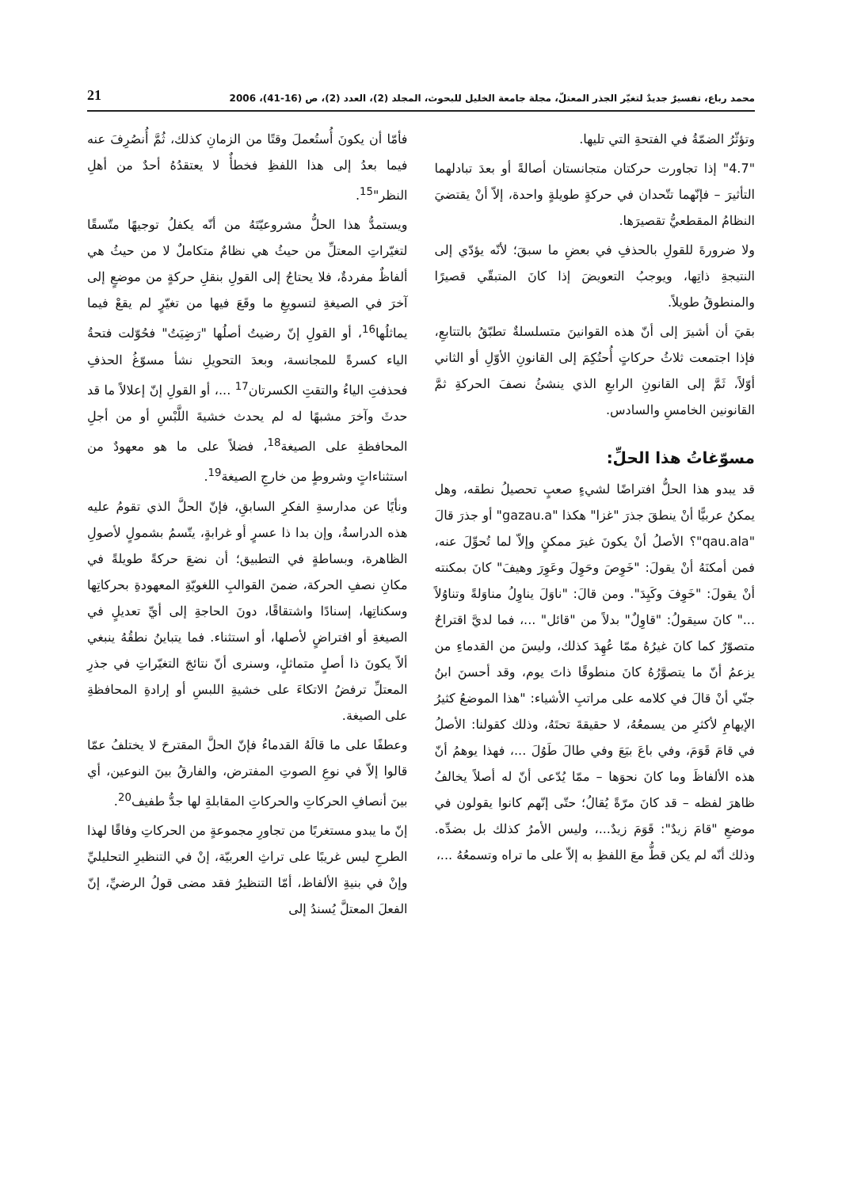محمد رباع، تفسيرٌ جديدٌ لتغيّر الجذر المعتلّ، مجلة جامعة الخليل للبحوث، المجلد (2)، العدد (2)، ص (16-41)، 2006 21
وتؤثّرُ الضمّةُ في الفتحةِ التي تليها.
"4.7" إذا تجاورت حركتان متجانستان أصالةً أو بعدَ تبادلهما التأثيرَ – فإنّهما تتّحدان في حركةٍ طويلةٍ واحدة، إلاّ أنْ يقتضيَ النظامُ المقطعيُّ تقصيرَها.
ولا ضرورةَ للقولِ بالحذفِ في بعضِ ما سبقَ؛ لأنّه يؤدّي إلى النتيجةِ ذاتِها، ويوجبُ التعويضَ إذا كانَ المتبقّي قصيرًا والمنطوقُ طويلاً.
بقيَ أن أشيرَ إلى أنّ هذه القوانينَ متسلسلةٌ تطبّقُ بالتتابعِ، فإذا اجتمعت ثلاثُ حركاتٍ أُحتُكِمَ إلى القانونِ الأوّلِ أو الثاني أوّلاً، ثَمَّ إلى القانونِ الرابعِ الذي ينشئُ نصفَ الحركةِ ثمَّ القانونين الخامسِ والسادس.
مسوّغاتُ هذا الحلِّ:
قد يبدو هذا الحلُّ افتراضًا لشيءٍ صعبٍ تحصيلُ نطقه، وهل يمكنُ عربيًّا أنْ ينطقَ جذرَ "غزا" هكذا "gazau.a" أو جذرَ قالَ "qau.ala"؟ الأصلُ أنْ يكونَ غيرَ ممكنٍ وإلاّ لما تُحوِّلَ عنه، فمن أمكنَهُ أنْ يقولَ: "خَوِصَ وحَوِلَ وعَوِرَ وهيفَ" كانَ بمكنته أنْ يقولَ: "خَوِفَ وكَيِدَ". ومن قالَ: "ناوَلَ يناوِلُ مناوَلةً وتناوُلاً ..." كانَ سيقولُ: "قاوِلٌ" بدلاً من "قائل" ...، فما لديَّ اقتراحٌ متصوّرٌ كما كانَ غيرُهُ ممّا عُهِدَ كذلك، وليسَ من القدماءِ من يزعمُ أنّ ما يتصوَّرُهُ كانَ منطوقًا ذاتَ يوم، وقد أحسنَ ابنُ جنّي أنْ قالَ في كلامه على مراتبِ الأشياء: "هذا الموضعُ كثيرُ الإيهامِ لأكثرِ من يسمعُهُ، لا حقيقةَ تحتَهُ، وذلك كقولنا: الأصلُ في قامَ قَوَمَ، وفي باعَ بيَعَ وفي طالَ طَوُلَ ...، فهذا يوهمُ أنّ هذه الألفاظَ وما كانَ نحوَها – ممّا يُدّعى أنّ له أصلاً يخالفُ ظاهرَ لفظه – قد كانَ مرّةً يُقالُ؛ حتّى إنّهم كانوا يقولون في موضعِ "قامَ زيدٌ": قَوَمَ زيدٌ...، وليس الأمرُ كذلك بل بضدِّه. وذلك أنّه لم يكن قطُّ معَ اللفظِ به إلاّ على ما تراه وتسمعُهُ ...،
فأمّا أن يكونَ أُستُعملَ وقتًا من الزمانِ كذلك، ثُمَّ أُنصُرِفَ عنه فيما بعدُ إلى هذا اللفظِ فخطأٌ لا يعتقدُهُ أحدٌ من أهلِ النظر"<sup>15</sup>.
ويستمدُّ هذا الحلُّ مشروعيّتَهُ من أنّه يكفلُ توجيهًا متّسقًا لتغيّراتِ المعتلِّ من حيثُ هي نظامٌ متكاملٌ لا من حيثُ هي ألفاظٌ مفردةٌ، فلا يحتاجُ إلى القولِ بنقلِ حركةٍ من موضعٍ إلى آخرَ في الصيغةِ لتسويغِ ما وقَعَ فيها من تغيّرٍ لم يقعْ فيما يماثلُها<sup>16</sup>، أو القولِ إنّ رضيتُ أصلُها "رَضِيَتُ" فحُوّلت فتحةُ الياء كسرةً للمجانسة، وبعدَ التحويلِ نشأ مسوّغُ الحذفِ فحذفتِ الياءُ والتقتِ الكسرتان<sup>17</sup> ...، أو القولِ إنّ إعلالاً ما قد حدثَ وآخرَ مشبهًا له لم يحدث خشيةَ اللَّبْسِ أو من أجلِ المحافظةِ على الصيغة<sup>18</sup>، فضلاً على ما هو معهودٌ من استثناءاتٍ وشروطٍ من خارجِ الصيغة<sup>19</sup>.
ونأيًا عن مدارسةِ الفكرِ السابقِ، فإنّ الحلَّ الذي تقومُ عليه هذه الدراسةُ، وإن بدا ذا عسرٍ أو غرابةٍ، يتّسمُ بشمولٍ لأصولِ الظاهرة، وبساطةٍ في التطبيق؛ أن نضعَ حركةً طويلةً في مكانِ نصفِ الحركة، ضمنَ القوالبِ اللغويّةِ المعهودةِ بحركاتِها وسكناتِها، إسنادًا واشتقاقًا، دونَ الحاجةِ إلى أيِّ تعديلٍ في الصيغةِ أو افتراضٍ لأصلها، أو استثناء. فما يتباينُ نطقُهُ ينبغي ألاّ يكونَ ذا أصلٍ متماثلٍ، وسنرى أنّ نتائجَ التغيّراتِ في جذرِ المعتلِّ ترفضُ الاتكاءَ على خشيةِ اللبسِ أو إرادةِ المحافظةِ على الصيغة.
وعطفًا على ما قالَهُ القدماءُ فإنّ الحلَّ المقترحَ لا يختلفُ عمّا قالوا إلاّ في نوعِ الصوتِ المفترض، والفارقُ بينَ النوعين، أي بينَ أنصافِ الحركاتِ والحركاتِ المقابلةِ لها جدُّ طفيف<sup>20</sup>.
إنّ ما يبدو مستغربًا من تجاورِ مجموعةٍ من الحركاتِ وفاقًا لهذا الطرحِ ليس غريبًا على تراثِ العربيّة، إنْ في التنظيرِ التحليليِّ وإنْ في بنيةِ الألفاظ، أمّا التنظيرُ فقد مضى قولُ الرضيِّ، إنّ الفعلَ المعتلَّ يُسندُ إلى